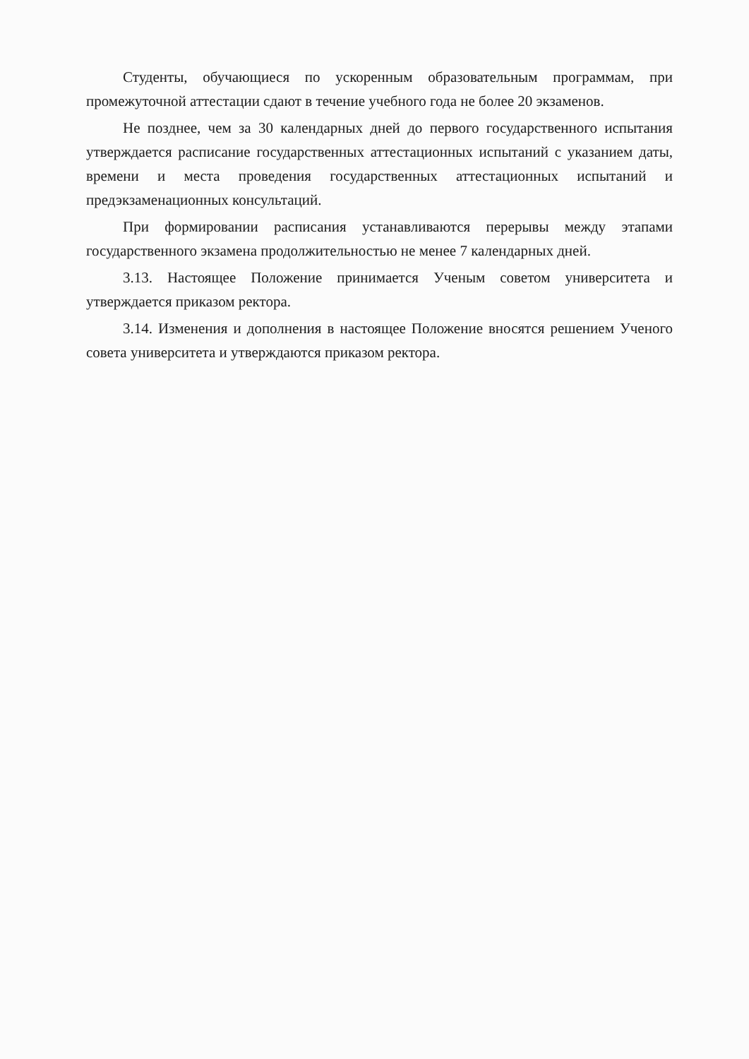Студенты, обучающиеся по ускоренным образовательным программам, при промежуточной аттестации сдают в течение учебного года не более 20 экзаменов.
Не позднее, чем за 30 календарных дней до первого государственного испытания утверждается расписание государственных аттестационных испытаний с указанием даты, времени и места проведения государственных аттестационных испытаний и предэкзаменационных консультаций.
При формировании расписания устанавливаются перерывы между этапами государственного экзамена продолжительностью не менее 7 календарных дней.
3.13. Настоящее Положение принимается Ученым советом университета и утверждается приказом ректора.
3.14. Изменения и дополнения в настоящее Положение вносятся решением Ученого совета университета и утверждаются приказом ректора.